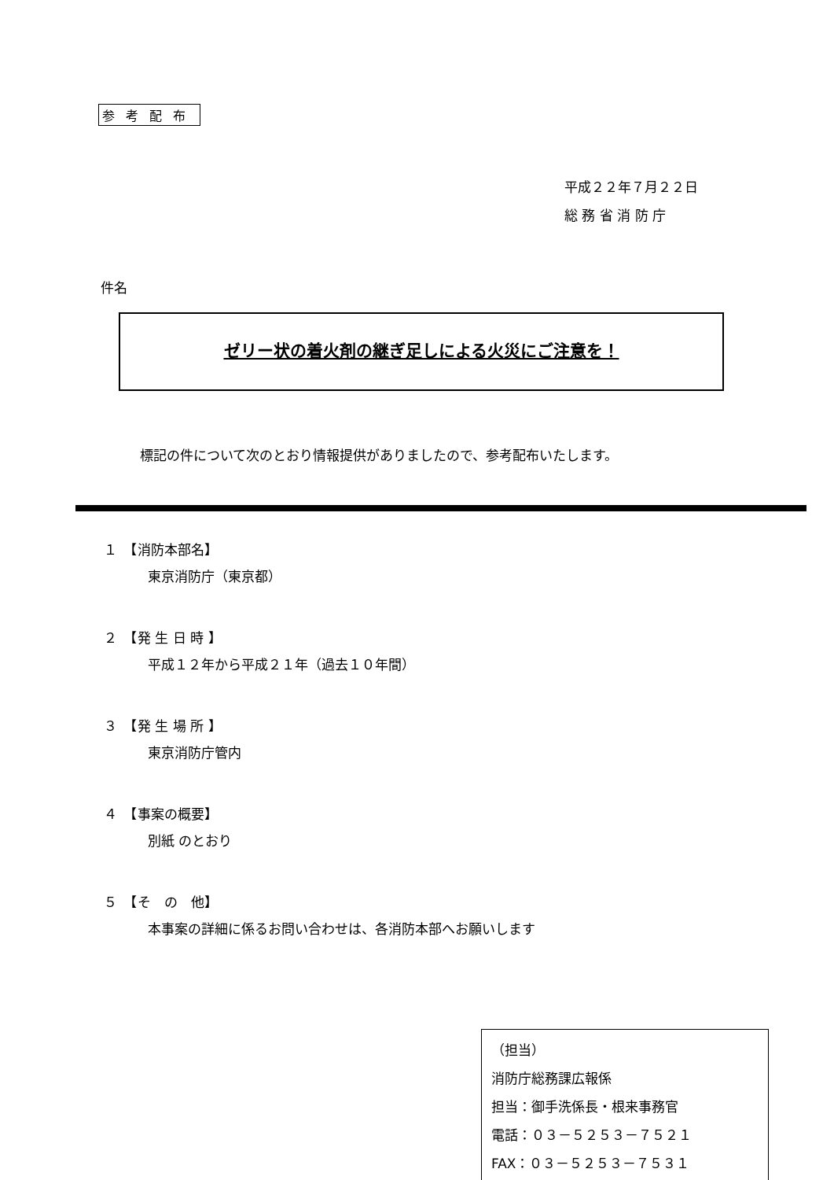参考配布
平成２２年７月２２日
総 務 省 消 防 庁
件名
ゼリー状の着火剤の継ぎ足しによる火災にご注意を！
標記の件について次のとおり情報提供がありましたので、参考配布いたします。
１　【消防本部名】
東京消防庁（東京都）
２　【発 生 日 時 】
平成１２年から平成２１年（過去１０年間）
３　【発 生 場 所 】
東京消防庁管内
４　【事案の概要】
別紙 のとおり
５　【そ　の　他】
本事案の詳細に係るお問い合わせは、各消防本部へお願いします
（担当）
消防庁総務課広報係
担当：御手洗係長・根来事務官
電話：０３－５２５３－７５２１
FAX：０３－５２５３－７５３１